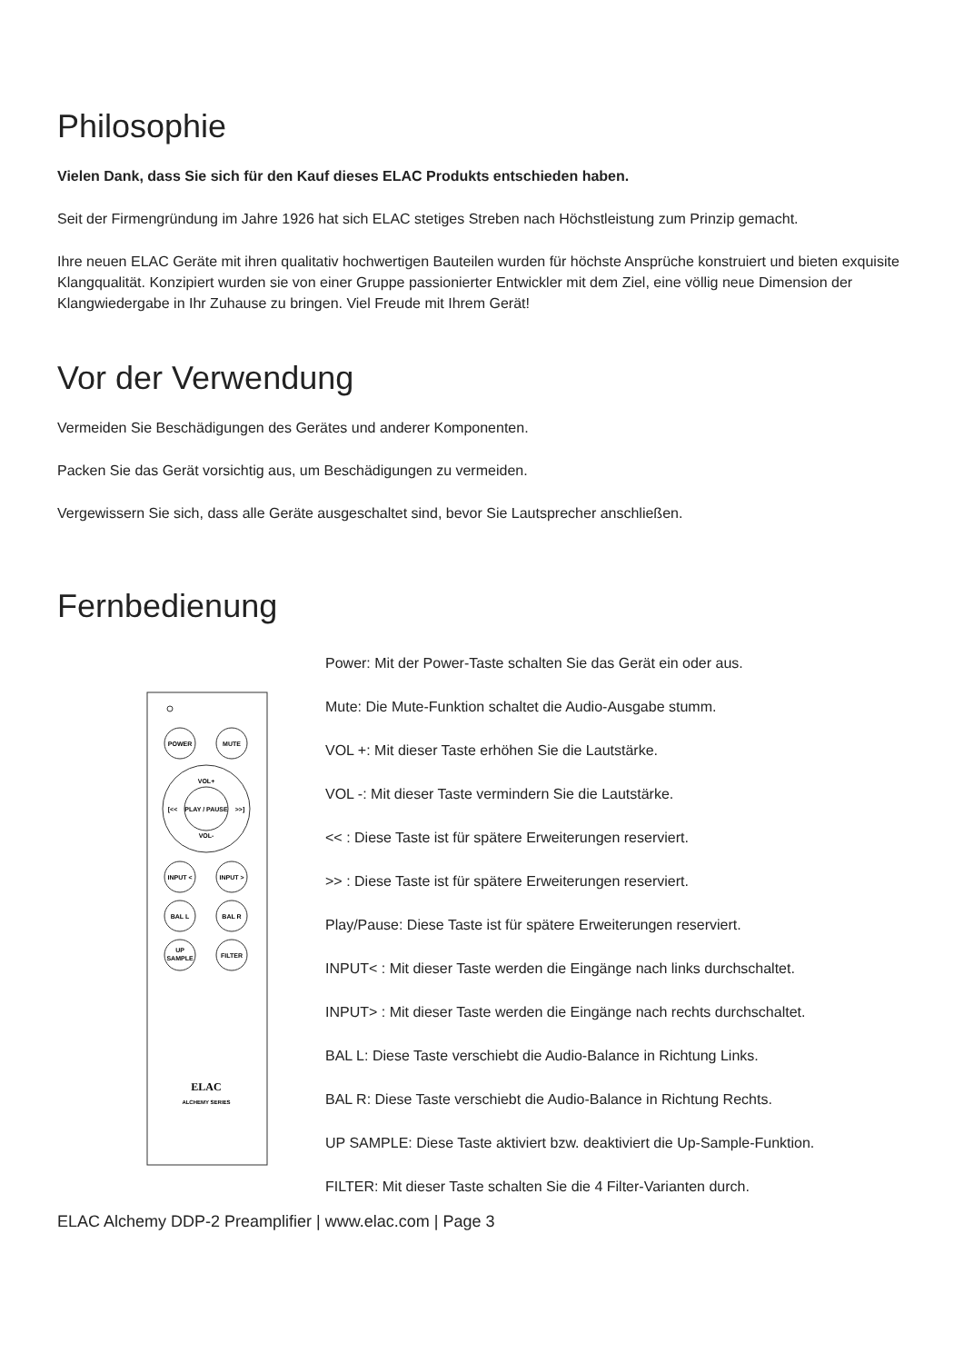Philosophie
Vielen Dank, dass Sie sich für den Kauf dieses ELAC Produkts entschieden haben.
Seit der Firmengründung im Jahre 1926 hat sich ELAC stetiges Streben nach Höchstleistung zum Prinzip gemacht.
Ihre neuen ELAC Geräte mit ihren qualitativ hochwertigen Bauteilen wurden für höchste Ansprüche konstruiert und bieten exquisite Klangqualität. Konzipiert wurden sie von einer Gruppe passionierter Entwickler mit dem Ziel, eine völlig neue Dimension der Klangwiedergabe in Ihr Zuhause zu bringen. Viel Freude mit Ihrem Gerät!
Vor der Verwendung
Vermeiden Sie Beschädigungen des Gerätes und anderer Komponenten.
Packen Sie das Gerät vorsichtig aus, um Beschädigungen zu vermeiden.
Vergewissern Sie sich, dass alle Geräte ausgeschaltet sind, bevor Sie Lautsprecher anschließen.
Fernbedienung
POWER
MUTE
VOL+
VOL-
PLAY / PAUSE
[<<
>>]
INPUT <
INPUT >
BAL L
BAL R
UP
SAMPLE
FILTER
ELAC
ALCHEMY SERIES
Power: Mit der Power-Taste schalten Sie das Gerät ein oder aus.
Mute: Die Mute-Funktion schaltet die Audio-Ausgabe stumm.
VOL +: Mit dieser Taste erhöhen Sie die Lautstärke.
VOL -: Mit dieser Taste vermindern Sie die Lautstärke.
<< : Diese Taste ist für spätere Erweiterungen reserviert.
>> : Diese Taste ist für spätere Erweiterungen reserviert.
Play/Pause: Diese Taste ist für spätere Erweiterungen reserviert.
INPUT< : Mit dieser Taste werden die Eingänge nach links durchschaltet.
INPUT> : Mit dieser Taste werden die Eingänge nach rechts durchschaltet.
BAL L: Diese Taste verschiebt die Audio-Balance in Richtung Links.
BAL R: Diese Taste verschiebt die Audio-Balance in Richtung Rechts.
UP SAMPLE: Diese Taste aktiviert bzw. deaktiviert die Up-Sample-Funktion.
FILTER: Mit dieser Taste schalten Sie die 4 Filter-Varianten durch.
ELAC Alchemy DDP-2 Preamplifier | www.elac.com | Page 3